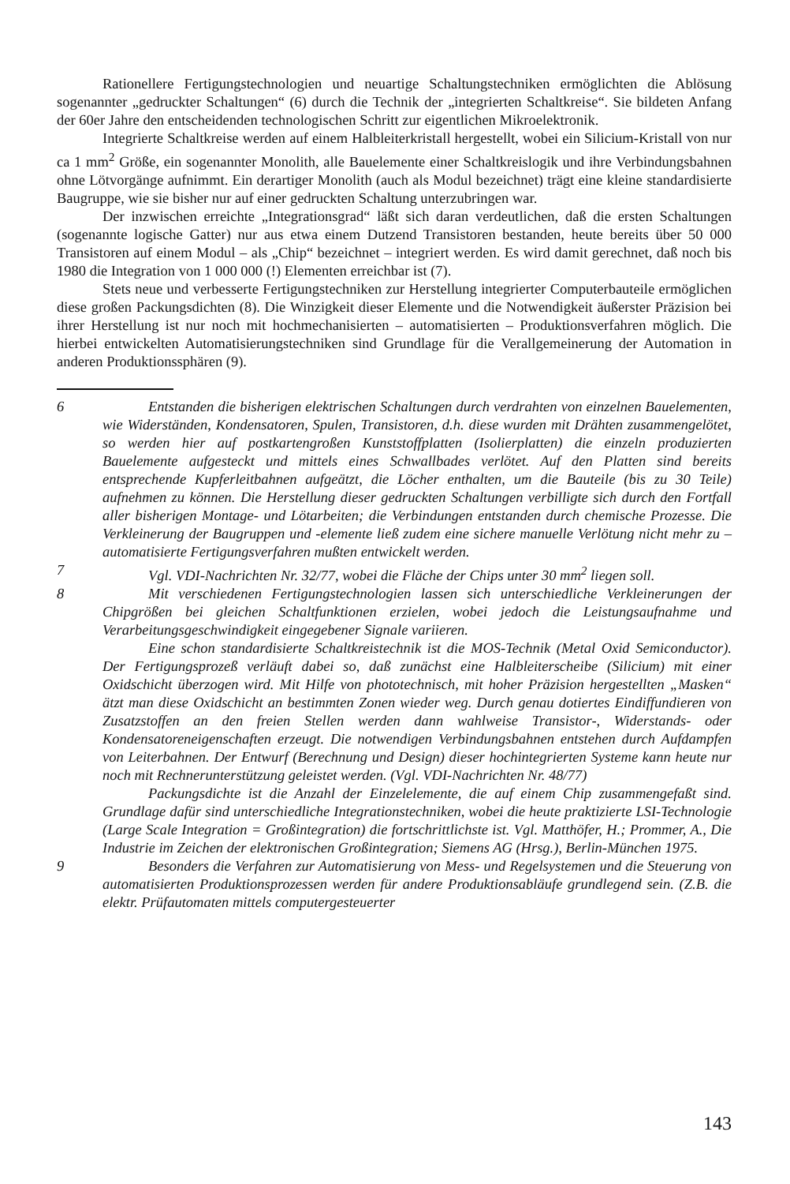Rationellere Fertigungstechnologien und neuartige Schaltungstechniken ermöglichten die Ablösung sogenannter „gedruckter Schaltungen“ (6) durch die Technik der „integrierten Schaltkreise“. Sie bildeten Anfang der 60er Jahre den entscheidenden technologischen Schritt zur eigentlichen Mikroelektronik.
Integrierte Schaltkreise werden auf einem Halbleiterkristall hergestellt, wobei ein Silicium-Kristall von nur ca 1 mm<sup>2</sup> Größe, ein sogenannter Monolith, alle Bauelemente einer Schaltkreislogik und ihre Verbindungsbahnen ohne Lötvorgänge aufnimmt. Ein derartiger Monolith (auch als Modul bezeichnet) trägt eine kleine standardisierte Baugruppe, wie sie bisher nur auf einer gedruckten Schaltung unterzubringen war.
Der inzwischen erreichte „Integrationsgrad“ läßt sich daran verdeutlichen, daß die ersten Schaltungen (sogenannte logische Gatter) nur aus etwa einem Dutzend Transistoren bestanden, heute bereits über 50 000 Transistoren auf einem Modul – als „Chip“ bezeichnet – integriert werden. Es wird damit gerechnet, daß noch bis 1980 die Integration von 1 000 000 (!) Elementen erreichbar ist (7).
Stets neue und verbesserte Fertigungstechniken zur Herstellung integrierter Computerbauteile ermöglichen diese großen Packungsdichten (8). Die Winzigkeit dieser Elemente und die Notwendigkeit äußerster Präzision bei ihrer Herstellung ist nur noch mit hochmechanisierten – automatisierten – Produktionsverfahren möglich. Die hierbei entwickelten Automatisierungstechniken sind Grundlage für die Verallgemeinerung der Automation in anderen Produktionssphären (9).
6 Entstanden die bisherigen elektrischen Schaltungen durch verdrahten von einzelnen Bauelementen, wie Widerständen, Kondensatoren, Spulen, Transistoren, d.h. diese wurden mit Drähten zusammengelötet, so werden hier auf postkartengroßen Kunststoffplatten (Isolierplatten) die einzeln produzierten Bauelemente aufgesteckt und mittels eines Schwallbades verlötet. Auf den Platten sind bereits entsprechende Kupferleitbahnen aufgeätzt, die Löcher enthalten, um die Bauteile (bis zu 30 Teile) aufnehmen zu können. Die Herstellung dieser gedruckten Schaltungen verbilligte sich durch den Fortfall aller bisherigen Montage- und Lötarbeiten; die Verbindungen entstanden durch chemische Prozesse. Die Verkleinerung der Baugruppen und -elemente ließ zudem eine sichere manuelle Verlötung nicht mehr zu – automatisierte Fertigungsverfahren mußten entwickelt werden.
7 Vgl. VDI-Nachrichten Nr. 32/77, wobei die Fläche der Chips unter 30 mm<sup>2</sup> liegen soll.
8 Mit verschiedenen Fertigungstechnologien lassen sich unterschiedliche Verkleinerungen der Chipgrößen bei gleichen Schaltfunktionen erzielen, wobei jedoch die Leistungsaufnahme und Verarbeitungsgeschwindigkeit eingegebener Signale variieren.
Eine schon standardisierte Schaltkreistechnik ist die MOS-Technik (Metal Oxid Semiconductor). Der Fertigungsprozeß verläuft dabei so, daß zunächst eine Halbleiterscheibe (Silicium) mit einer Oxidschicht überzogen wird. Mit Hilfe von phototechnisch, mit hoher Präzision hergestellten „Masken“ ätzt man diese Oxidschicht an bestimmten Zonen wieder weg. Durch genau dotiertes Eindiffundieren von Zusatzstoffen an den freien Stellen werden dann wahlweise Transistor-, Widerstands- oder Kondensatoreneigenschaften erzeugt. Die notwendigen Verbindungsbahnen entstehen durch Aufdampfen von Leiterbahnen. Der Entwurf (Berechnung und Design) dieser hochintegrierten Systeme kann heute nur noch mit Rechnerunterstützung geleistet werden. (Vgl. VDI-Nachrichten Nr. 48/77)
Packungsdichte ist die Anzahl der Einzelelemente, die auf einem Chip zusammengefaßt sind. Grundlage dafür sind unterschiedliche Integrationstechniken, wobei die heute praktizierte LSI-Technologie (Large Scale Integration = Großintegration) die fortschrittlichste ist. Vgl. Matthöfer, H.; Prommer, A., Die Industrie im Zeichen der elektronischen Großintegration; Siemens AG (Hrsg.), Berlin-München 1975.
9 Besonders die Verfahren zur Automatisierung von Mess- und Regelsystemen und die Steuerung von automatisierten Produktionsprozessen werden für andere Produktionsabläufe grundlegend sein. (Z.B. die elektr. Prüfautomaten mittels computergesteuerter
143